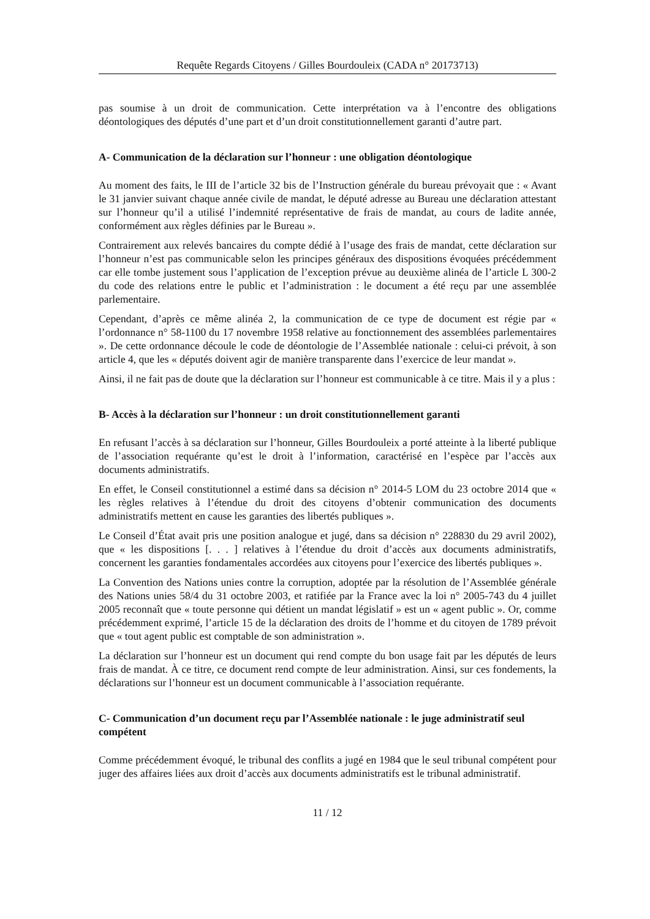Requête Regards Citoyens / Gilles Bourdouleix (CADA n° 20173713)
pas soumise à un droit de communication. Cette interprétation va à l’encontre des obligations déontologiques des députés d’une part et d’un droit constitutionnellement garanti d’autre part.
A- Communication de la déclaration sur l’honneur : une obligation déontologique
Au moment des faits, le III de l’article 32 bis de l’Instruction générale du bureau prévoyait que : « Avant le 31 janvier suivant chaque année civile de mandat, le député adresse au Bureau une déclaration attestant sur l’honneur qu’il a utilisé l’indemnité représentative de frais de mandat, au cours de ladite année, conformément aux règles définies par le Bureau ».
Contrairement aux relevés bancaires du compte dédié à l’usage des frais de mandat, cette déclaration sur l’honneur n’est pas communicable selon les principes généraux des dispositions évoquées précédemment car elle tombe justement sous l’application de l’exception prévue au deuxième alinéa de l’article L 300-2 du code des relations entre le public et l’administration : le document a été reçu par une assemblée parlementaire.
Cependant, d’après ce même alinéa 2, la communication de ce type de document est régie par « l’ordonnance n° 58-1100 du 17 novembre 1958 relative au fonctionnement des assemblées parlementaires ». De cette ordonnance découle le code de déontologie de l’Assemblée nationale : celui-ci prévoit, à son article 4, que les « députés doivent agir de manière transparente dans l’exercice de leur mandat ».
Ainsi, il ne fait pas de doute que la déclaration sur l’honneur est communicable à ce titre. Mais il y a plus :
B- Accès à la déclaration sur l’honneur : un droit constitutionnellement garanti
En refusant l’accès à sa déclaration sur l’honneur, Gilles Bourdouleix a porté atteinte à la liberté publique de l’association requérante qu’est le droit à l’information, caractérisé en l’espèce par l’accès aux documents administratifs.
En effet, le Conseil constitutionnel a estimé dans sa décision n° 2014-5 LOM du 23 octobre 2014 que « les règles relatives à l’étendue du droit des citoyens d’obtenir communication des documents administratifs mettent en cause les garanties des libertés publiques ».
Le Conseil d’État avait pris une position analogue et jugé, dans sa décision n° 228830 du 29 avril 2002), que « les dispositions [. . . ] relatives à l’étendue du droit d’accès aux documents administratifs, concernent les garanties fondamentales accordées aux citoyens pour l’exercice des libertés publiques ».
La Convention des Nations unies contre la corruption, adoptée par la résolution de l’Assemblée générale des Nations unies 58/4 du 31 octobre 2003, et ratifiée par la France avec la loi n° 2005-743 du 4 juillet 2005 reconnaît que « toute personne qui détient un mandat législatif » est un « agent public ». Or, comme précédemment exprimé, l’article 15 de la déclaration des droits de l’homme et du citoyen de 1789 prévoit que « tout agent public est comptable de son administration ».
La déclaration sur l’honneur est un document qui rend compte du bon usage fait par les députés de leurs frais de mandat. À ce titre, ce document rend compte de leur administration. Ainsi, sur ces fondements, la déclarations sur l’honneur est un document communicable à l’association requérante.
C- Communication d’un document reçu par l’Assemblée nationale : le juge administratif seul compétent
Comme précédemment évoqué, le tribunal des conflits a jugé en 1984 que le seul tribunal compétent pour juger des affaires liées aux droit d’accès aux documents administratifs est le tribunal administratif.
11 / 12